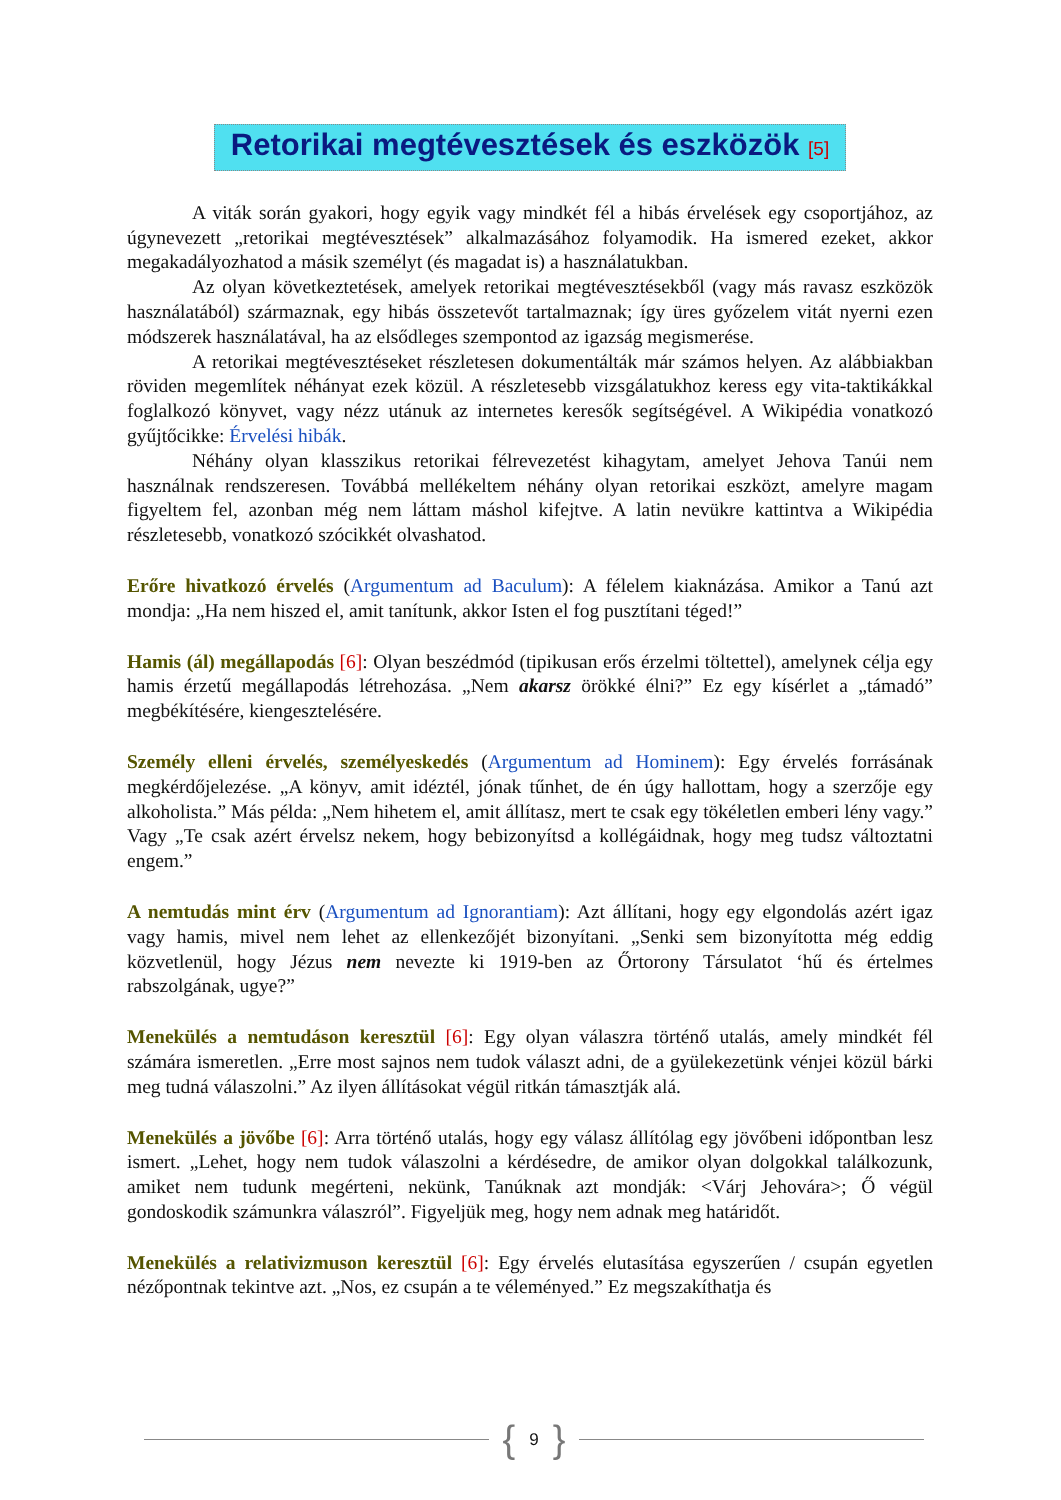Retorikai megtévesztések és eszközök [5]
A viták során gyakori, hogy egyik vagy mindkét fél a hibás érvelések egy csoportjához, az úgynevezett „retorikai megtévesztések” alkalmazásához folyamodik. Ha ismered ezeket, akkor megakadályozhatod a másik személyt (és magadat is) a használatukban.
Az olyan következtetések, amelyek retorikai megtévesztésekből (vagy más ravasz eszközök használatából) származnak, egy hibás összetevőt tartalmaznak; így üres győzelem vitát nyerni ezen módszerek használatával, ha az elsődleges szempontod az igazság megismerése.
A retorikai megtévesztéseket részletesen dokumentálták már számos helyen. Az alábbiakban röviden megemlítek néhányat ezek közül. A részletesebb vizsgálatukhoz keress egy vita-taktikákkal foglalkozó könyvet, vagy nézz utánuk az internetes keresők segítségével. A Wikipédia vonatkozó gyűjtőcikke: Érvelési hibák.
Néhány olyan klasszikus retorikai félrevezetést kihagytam, amelyet Jehova Tanúi nem használnak rendszeresen. Továbbá mellékeltem néhány olyan retorikai eszközt, amelyre magam figyeltem fel, azonban még nem láttam máshol kifejtve. A latin nevükre kattintva a Wikipédia részletesebb, vonatkozó szócikkét olvashatod.
Erőre hivatkozó érvelés (Argumentum ad Baculum): A félelem kiaknázása. Amikor a Tanú azt mondja: „Ha nem hiszed el, amit tanítunk, akkor Isten el fog pusztítani téged!”
Hamis (ál) megállapodás [6]: Olyan beszédmód (tipikusan erős érzelmi töltettel), amelynek célja egy hamis érzetű megállapodás létrehozása. „Nem akarsz örökké élni?” Ez egy kísérlet a „támadó” megbékítésére, kiengesztelésére.
Személy elleni érvelés, személyeskedés (Argumentum ad Hominem): Egy érvelés forrásának megkérdőjelezése. „A könyv, amit idéztél, jónak tűnhet, de én úgy hallottam, hogy a szerzője egy alkoholista.” Más példa: „Nem hihetem el, amit állítasz, mert te csak egy tökéletlen emberi lény vagy.” Vagy „Te csak azért érvelsz nekem, hogy bebizonyítsd a kollégáidnak, hogy meg tudsz változtatni engem.”
A nemtudás mint érv (Argumentum ad Ignorantiam): Azt állítani, hogy egy elgondolás azért igaz vagy hamis, mivel nem lehet az ellenkezőjét bizonyítani. „Senki sem bizonyította még eddig közvetlenül, hogy Jézus nem nevezte ki 1919-ben az Őrtorony Társulatot ‘hű és értelmes rabszolgának, ugye?”
Menekülés a nemtudáson keresztül [6]: Egy olyan válaszra történő utalás, amely mindkét fél számára ismeretlen. „Erre most sajnos nem tudok választ adni, de a gyülekezetünk vénjei közül bárki meg tudná válaszolni.” Az ilyen állításokat végül ritkán támasztják alá.
Menekülés a jövőbe [6]: Arra történő utalás, hogy egy válasz állítólag egy jövőbeni időpontban lesz ismert. „Lehet, hogy nem tudok válaszolni a kérdésedre, de amikor olyan dolgokkal találkozunk, amiket nem tudunk megérteni, nekünk, Tanúknak azt mondják: <Várj Jehovára>; Ő végül gondoskodik számunkra válaszról”. Figyeljük meg, hogy nem adnak meg határidőt.
Menekülés a relativizmuson keresztül [6]: Egy érvelés elutasítása egyszerűen / csupán egyetlen nézőpontnak tekintve azt. „Nos, ez csupán a te véleményed.” Ez megszakíthatja és
{ 9 }